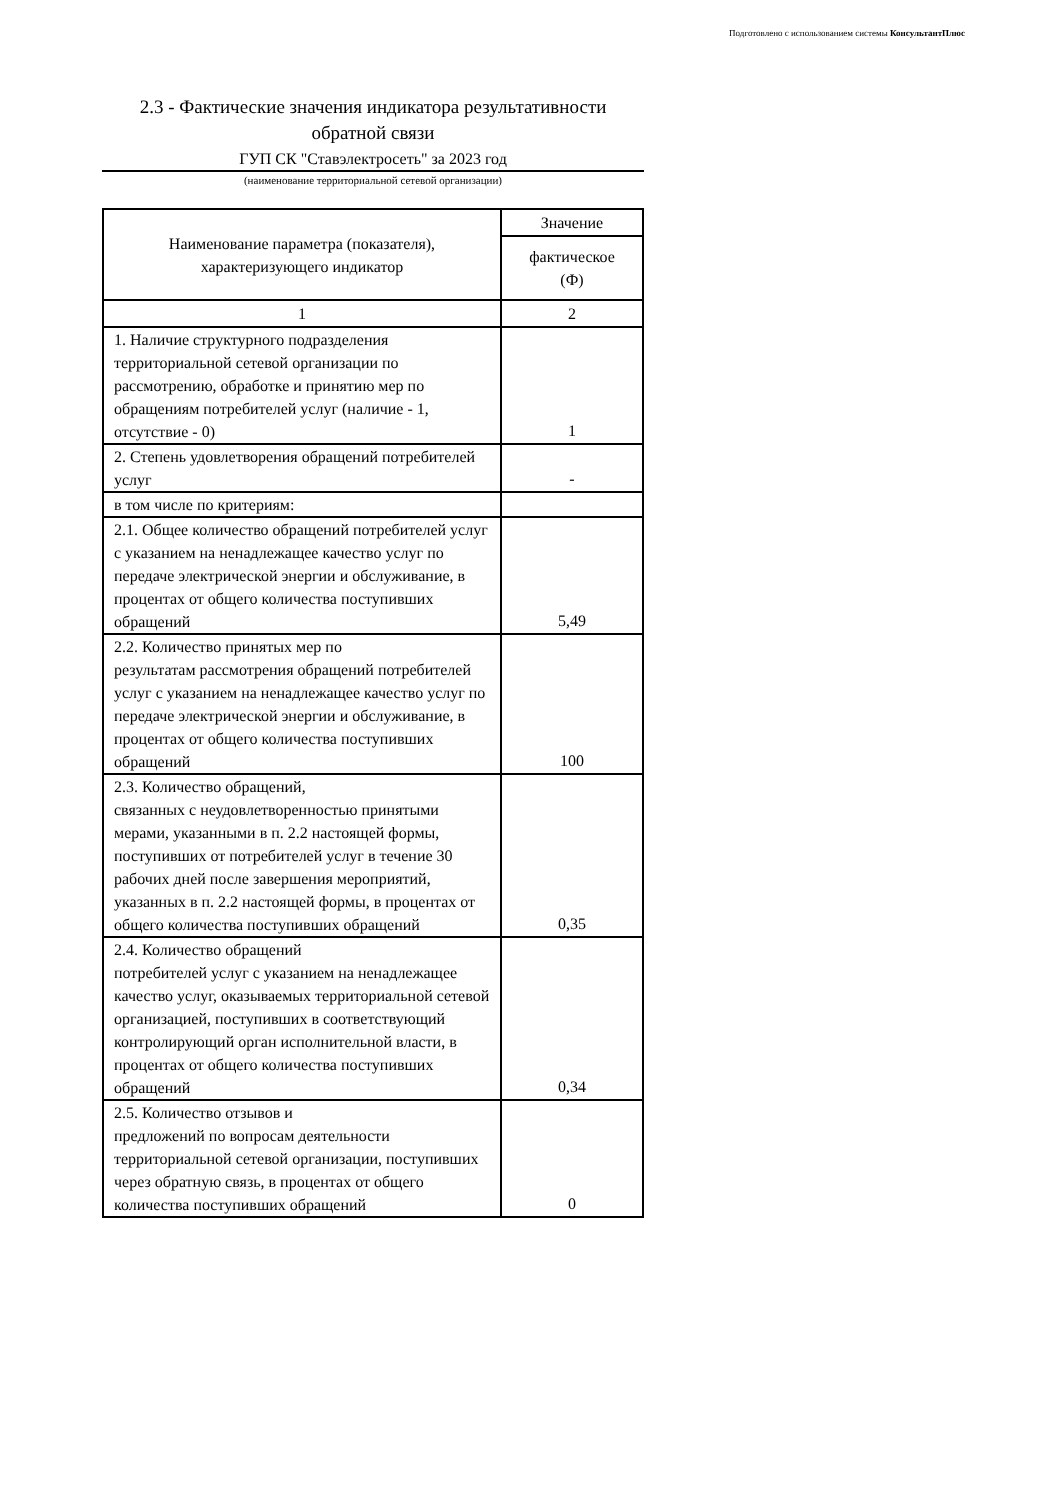Подготовлено с использованием системы КонсультантПлюс
2.3 - Фактические значения индикатора результативности
обратной связи
ГУП СК "Ставэлектросеть" за 2023 год
(наименование территориальной сетевой организации)
| Наименование параметра (показателя), характеризующего индикатор | Значение |
| --- | --- |
| | фактическое (Ф) |
| 1 | 2 |
| 1. Наличие структурного подразделения территориальной сетевой организации по рассмотрению, обработке и принятию мер по обращениям потребителей услуг (наличие - 1, отсутствие - 0) | 1 |
| 2. Степень удовлетворения обращений потребителей услуг | - |
| в том числе по критериям: | |
| 2.1. Общее количество обращений потребителей услуг с указанием на ненадлежащее качество услуг по передаче электрической энергии и обслуживание, в процентах от общего количества поступивших обращений | 5,49 |
| 2.2. Количество принятых мер по результатам рассмотрения обращений потребителей услуг с указанием на ненадлежащее качество услуг по передаче электрической энергии и обслуживание, в процентах от общего количества поступивших обращений | 100 |
| 2.3. Количество обращений, связанных с неудовлетворенностью принятыми мерами, указанными в п. 2.2 настоящей формы, поступивших от потребителей услуг в течение 30 рабочих дней после завершения мероприятий, указанных в п. 2.2 настоящей формы, в процентах от общего количества поступивших обращений | 0,35 |
| 2.4. Количество обращений потребителей услуг с указанием на ненадлежащее качество услуг, оказываемых территориальной сетевой организацией, поступивших в соответствующий контролирующий орган исполнительной власти, в процентах от общего количества поступивших обращений | 0,34 |
| 2.5. Количество отзывов и предложений по вопросам деятельности территориальной сетевой организации, поступивших через обратную связь, в процентах от общего количества поступивших обращений | 0 |